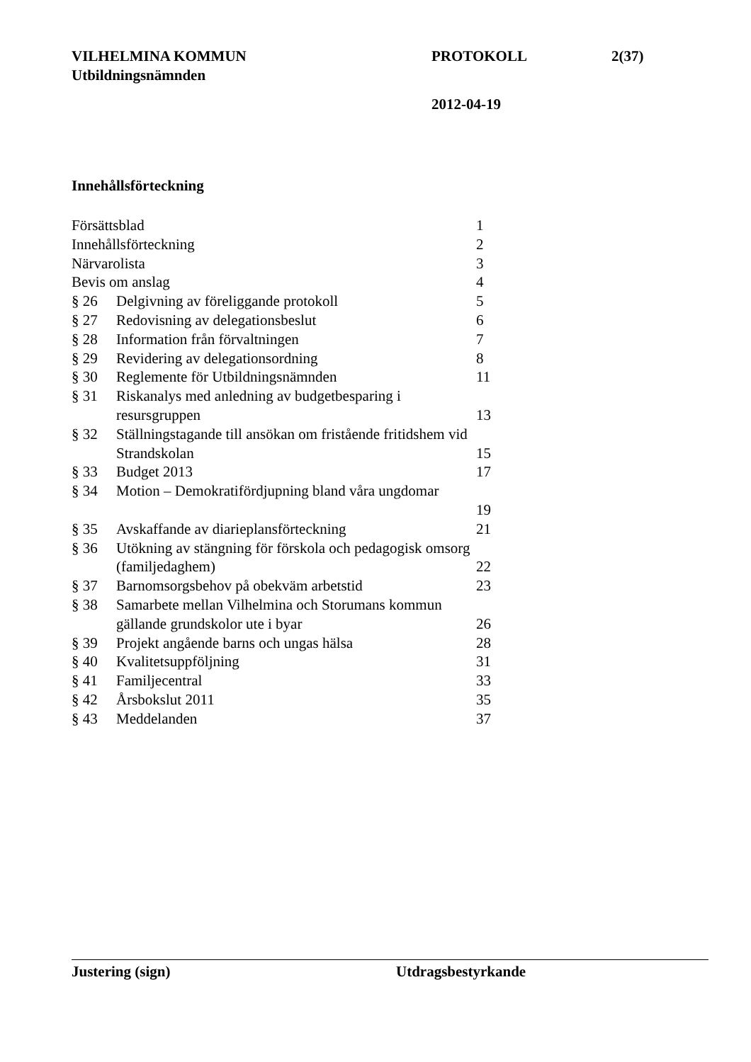VILHELMINA KOMMUN PROTOKOLL 2(37)
Utbildningsnämnden
2012-04-19
Innehållsförteckning
| Försättsblad | | 1 |
| Innehållsförteckning | | 2 |
| Närvarolista | | 3 |
| Bevis om anslag | | 4 |
| § 26 | Delgivning av föreliggande protokoll | 5 |
| § 27 | Redovisning av delegationsbeslut | 6 |
| § 28 | Information från förvaltningen | 7 |
| § 29 | Revidering av delegationsordning | 8 |
| § 30 | Reglemente för Utbildningsnämnden | 11 |
| § 31 | Riskanalys med anledning av budgetbesparing i resursgruppen | 13 |
| § 32 | Ställningstagande till ansökan om fristående fritidshem vid Strandskolan | 15 |
| § 33 | Budget 2013 | 17 |
| § 34 | Motion – Demokratifördjupning bland våra ungdomar | 19 |
| § 35 | Avskaffande av diarieplansförteckning | 21 |
| § 36 | Utökning av stängning för förskola och pedagogisk omsorg (familjedaghem) | 22 |
| § 37 | Barnomsorgsbehov på obekväm arbetstid | 23 |
| § 38 | Samarbete mellan Vilhelmina och Storumans kommun gällande grundskolor ute i byar | 26 |
| § 39 | Projekt angående barns och ungas hälsa | 28 |
| § 40 | Kvalitetsuppföljning | 31 |
| § 41 | Familjecentral | 33 |
| § 42 | Årsbokslut 2011 | 35 |
| § 43 | Meddelanden | 37 |
Justering (sign) Utdragsbestyrkande